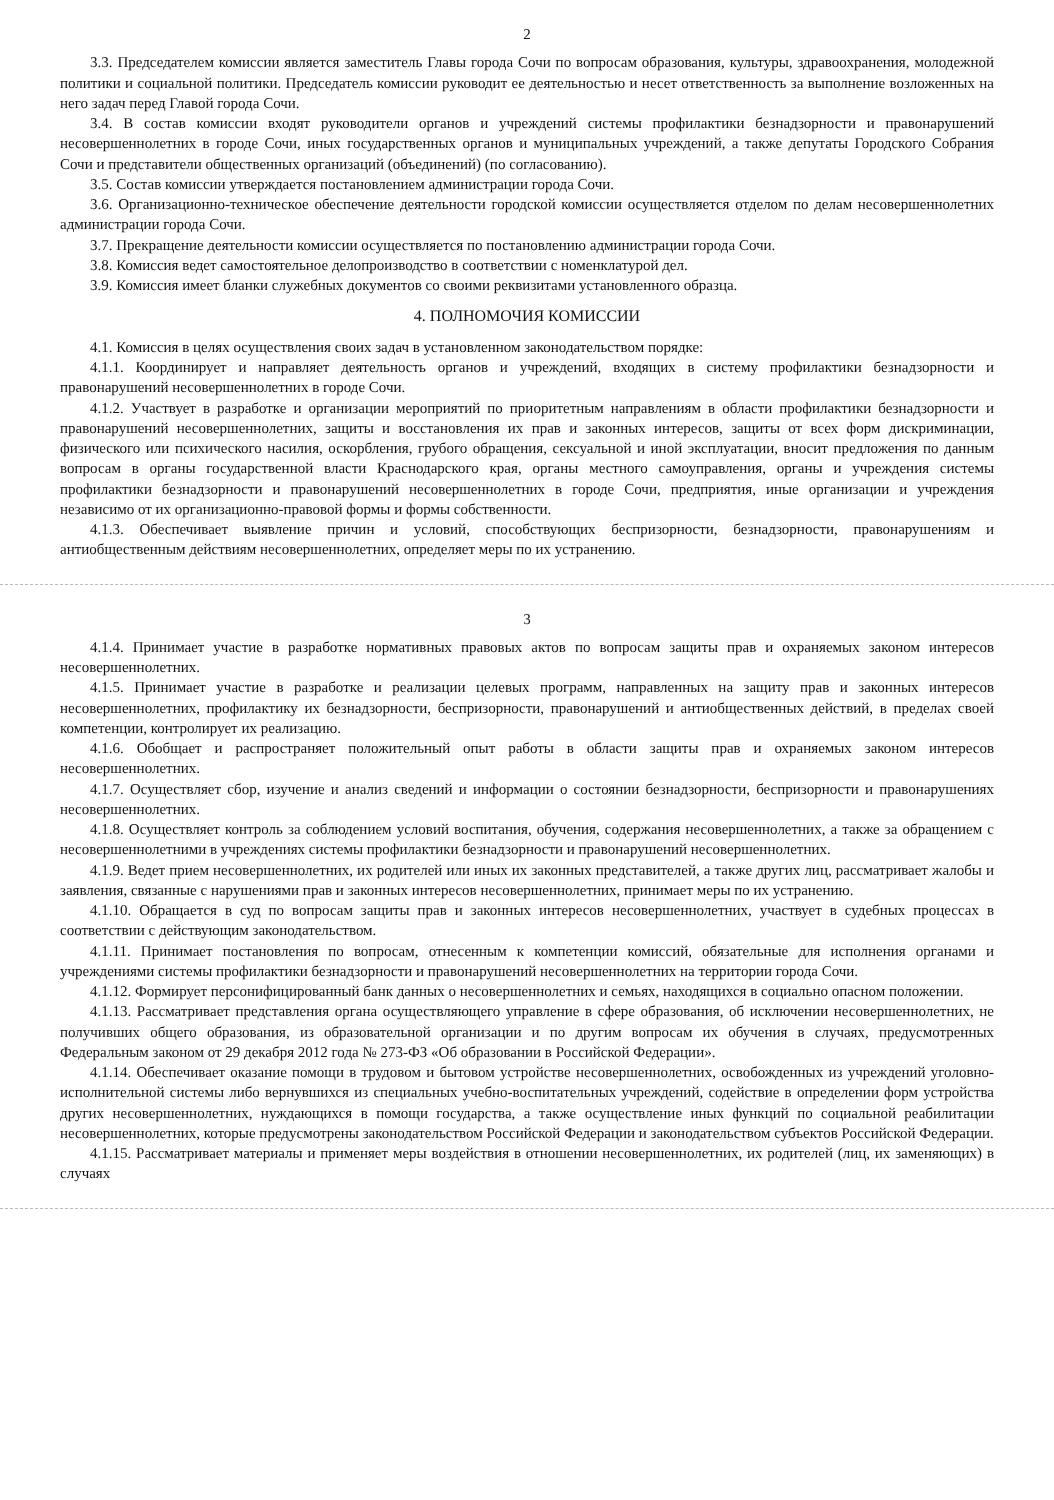2
3.3. Председателем комиссии является заместитель Главы города Сочи по вопросам образования, культуры, здравоохранения, молодежной политики и социальной политики. Председатель комиссии руководит ее деятельностью и несет ответственность за выполнение возложенных на него задач перед Главой города Сочи.
3.4. В состав комиссии входят руководители органов и учреждений системы профилактики безнадзорности и правонарушений несовершеннолетних в городе Сочи, иных государственных органов и муниципальных учреждений, а также депутаты Городского Собрания Сочи и представители общественных организаций (объединений) (по согласованию).
3.5. Состав комиссии утверждается постановлением администрации города Сочи.
3.6. Организационно-техническое обеспечение деятельности городской комиссии осуществляется отделом по делам несовершеннолетних администрации города Сочи.
3.7. Прекращение деятельности комиссии осуществляется по постановлению администрации города Сочи.
3.8. Комиссия ведет самостоятельное делопроизводство в соответствии с номенклатурой дел.
3.9. Комиссия имеет бланки служебных документов со своими реквизитами установленного образца.
4. ПОЛНОМОЧИЯ КОМИССИИ
4.1. Комиссия в целях осуществления своих задач в установленном законодательством порядке:
4.1.1. Координирует и направляет деятельность органов и учреждений, входящих в систему профилактики безнадзорности и правонарушений несовершеннолетних в городе Сочи.
4.1.2. Участвует в разработке и организации мероприятий по приоритетным направлениям в области профилактики безнадзорности и правонарушений несовершеннолетних, защиты и восстановления их прав и законных интересов, защиты от всех форм дискриминации, физического или психического насилия, оскорбления, грубого обращения, сексуальной и иной эксплуатации, вносит предложения по данным вопросам в органы государственной власти Краснодарского края, органы местного самоуправления, органы и учреждения системы профилактики безнадзорности и правонарушений несовершеннолетних в городе Сочи, предприятия, иные организации и учреждения независимо от их организационно-правовой формы и формы собственности.
4.1.3. Обеспечивает выявление причин и условий, способствующих беспризорности, безнадзорности, правонарушениям и антиобщественным действиям несовершеннолетних, определяет меры по их устранению.
3
4.1.4. Принимает участие в разработке нормативных правовых актов по вопросам защиты прав и охраняемых законом интересов несовершеннолетних.
4.1.5. Принимает участие в разработке и реализации целевых программ, направленных на защиту прав и законных интересов несовершеннолетних, профилактику их безнадзорности, беспризорности, правонарушений и антиобщественных действий, в пределах своей компетенции, контролирует их реализацию.
4.1.6. Обобщает и распространяет положительный опыт работы в области защиты прав и охраняемых законом интересов несовершеннолетних.
4.1.7. Осуществляет сбор, изучение и анализ сведений и информации о состоянии безнадзорности, беспризорности и правонарушениях несовершеннолетних.
4.1.8. Осуществляет контроль за соблюдением условий воспитания, обучения, содержания несовершеннолетних, а также за обращением с несовершеннолетними в учреждениях системы профилактики безнадзорности и правонарушений несовершеннолетних.
4.1.9. Ведет прием несовершеннолетних, их родителей или иных их законных представителей, а также других лиц, рассматривает жалобы и заявления, связанные с нарушениями прав и законных интересов несовершеннолетних, принимает меры по их устранению.
4.1.10. Обращается в суд по вопросам защиты прав и законных интересов несовершеннолетних, участвует в судебных процессах в соответствии с действующим законодательством.
4.1.11. Принимает постановления по вопросам, отнесенным к компетенции комиссий, обязательные для исполнения органами и учреждениями системы профилактики безнадзорности и правонарушений несовершеннолетних на территории города Сочи.
4.1.12. Формирует персонифицированный банк данных о несовершеннолетних и семьях, находящихся в социально опасном положении.
4.1.13. Рассматривает представления органа осуществляющего управление в сфере образования, об исключении несовершеннолетних, не получивших общего образования, из образовательной организации и по другим вопросам их обучения в случаях, предусмотренных Федеральным законом от 29 декабря 2012 года № 273-ФЗ «Об образовании в Российской Федерации».
4.1.14. Обеспечивает оказание помощи в трудовом и бытовом устройстве несовершеннолетних, освобожденных из учреждений уголовно-исполнительной системы либо вернувшихся из специальных учебно-воспитательных учреждений, содействие в определении форм устройства других несовершеннолетних, нуждающихся в помощи государства, а также осуществление иных функций по социальной реабилитации несовершеннолетних, которые предусмотрены законодательством Российской Федерации и законодательством субъектов Российской Федерации.
4.1.15. Рассматривает материалы и применяет меры воздействия в отношении несовершеннолетних, их родителей (лиц, их заменяющих) в случаях